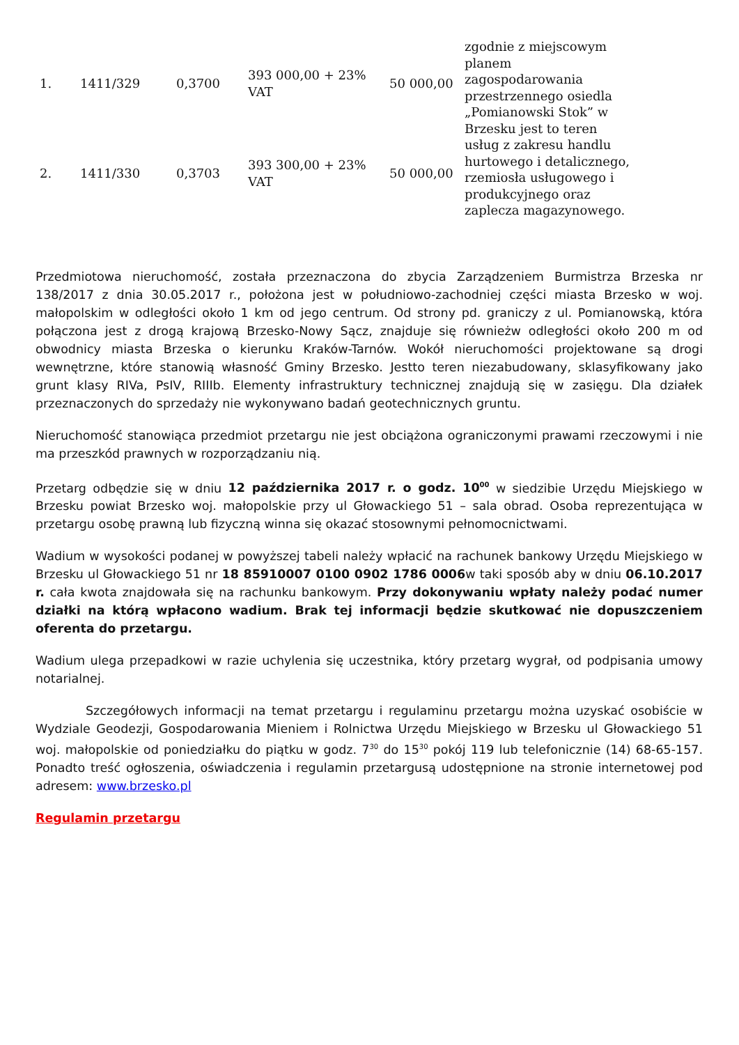| 1. | 1411/329 | 0,3700 | 393 000,00 + 23% VAT | 50 000,00 | zgodnie z miejscowym planem zagospodarowania przestrzennego osiedla „Pomianowski Stok” w Brzesku jest to teren usług z zakresu handlu hurtowego i detalicznego, rzemiosła usługowego i produkcyjnego oraz zaplecza magazynowego. |
| 2. | 1411/330 | 0,3703 | 393 300,00 + 23% VAT | 50 000,00 | |
Przedmiotowa nieruchomość, została przeznaczona do zbycia Zarządzeniem Burmistrza Brzeska nr 138/2017 z dnia 30.05.2017 r., położona jest w południowo-zachodniej części miasta Brzesko w woj. małopolskim w odległości około 1 km od jego centrum. Od strony pd. graniczy z ul. Pomianowską, która połączona jest z drogą krajową Brzesko-Nowy Sącz, znajduje się równieżw odległości około 200 m od obwodnicy miasta Brzeska o kierunku Kraków-Tarnów. Wokół nieruchomości projektowane są drogi wewnętrzne, które stanowią własność Gminy Brzesko. Jestto teren niezabudowany, sklasyfikowany jako grunt klasy RIVa, PsIV, RIIIb. Elementy infrastruktury technicznej znajdują się w zasięgu. Dla działek przeznaczonych do sprzedaży nie wykonywano badań geotechnicznych gruntu.
Nieruchomość stanowiąca przedmiot przetargu nie jest obciążona ograniczonymi prawami rzeczowymi i nie ma przeszkód prawnych w rozporządzaniu nią.
Przetarg odbędzie się w dniu 12 października 2017 r. o godz. 10<sup>00</sup> w siedzibie Urzędu Miejskiego w Brzesku powiat Brzesko woj. małopolskie przy ul Głowackiego 51 – sala obrad. Osoba reprezentująca w przetargu osobę prawną lub fizyczną winna się okazać stosownymi pełnomocnictwami.
Wadium w wysokości podanej w powyższej tabeli należy wpłacić na rachunek bankowy Urzędu Miejskiego w Brzesku ul Głowackiego 51 nr 18 85910007 0100 0902 1786 0006w taki sposób aby w dniu 06.10.2017 r. cała kwota znajdowała się na rachunku bankowym. Przy dokonywaniu wpłaty należy podać numer działki na którą wpłacono wadium. Brak tej informacji będzie skutkować nie dopuszczeniem oferenta do przetargu.
Wadium ulega przepadkowi w razie uchylenia się uczestnika, który przetarg wygrał, od podpisania umowy notarialnej.
Szczegółowych informacji na temat przetargu i regulaminu przetargu można uzyskać osobiście w Wydziale Geodezji, Gospodarowania Mieniem i Rolnictwa Urzędu Miejskiego w Brzesku ul Głowackiego 51 woj. małopolskie od poniedziałku do piątku w godz. 7<sup>30</sup> do 15<sup>30</sup> pokój 119 lub telefonicznie (14) 68-65-157. Ponadto treść ogłoszenia, oświadczenia i regulamin przetargusą udostępnione na stronie internetowej pod adresem: www.brzesko.pl
Regulamin przetargu